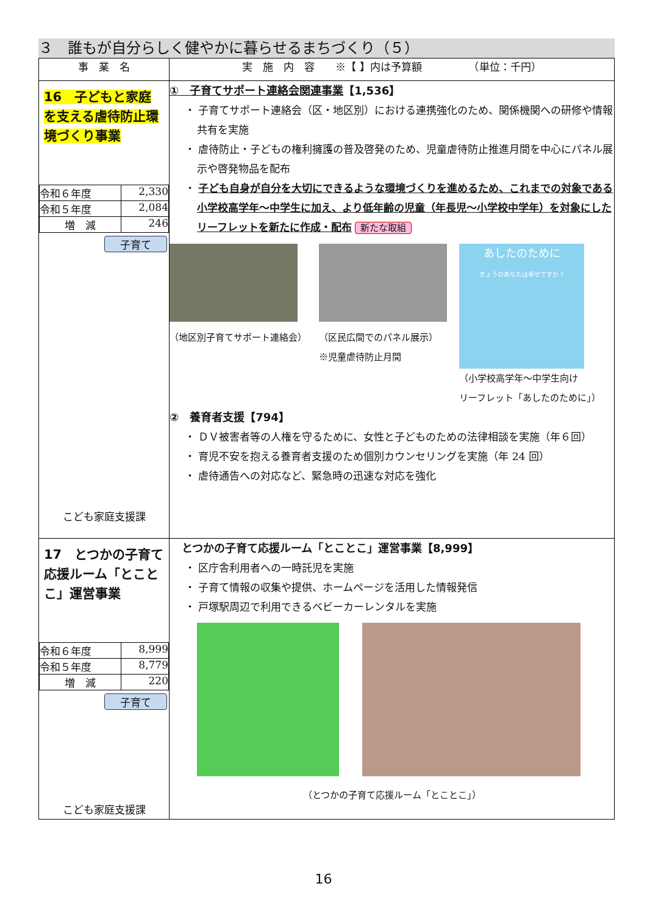３　誰もが自分らしく健やかに暮らせるまちづくり（５）
| 事 業 名 | 実 施 内 容 ※【 】内は予算額 （単位：千円） |
| --- | --- |
| 16 子どもと家庭を支える虐待防止環境づくり事業 / 令和６年度 / 2,330 / / 令和５年度 / 2,084 / / 増 減 / 246 / 子育て こども家庭支援課 | ① 子育てサポート連絡会関連事業 【1,536】 ・ 子育てサポート連絡会（区・地区別）における連携強化のため、関係機関への研修や情報共有を実施 ・ 虐待防止・子どもの権利擁護の普及啓発のため、児童虐待防止推進月間を中心にパネル展示や啓発物品を配布 ・ 子ども自身が自分を大切にできるような環境づくりを進めるため、これまでの対象である小学校高学年～中学生に加え、より低年齢の児童（年長児～小学校中学年）を対象にしたリーフレットを新たに作成・配布 新たな取組 （地区別子育てサポート連絡会） （区民広間でのパネル展示） ※児童虐待防止月間 あしたのために きょうのあなたは幸せですか？ （小学校高学年～中学生向け リーフレット「あしたのために」） ② 養育者支援【794】 ・ ＤＶ被害者等の人権を守るために、女性と子どものための法律相談を実施（年６回） ・ 育児不安を抱える養育者支援のため個別カウンセリングを実施（年 24 回） ・ 虐待通告への対応など、緊急時の迅速な対応を強化 |
| 17 とつかの子育て応援ルーム「とことこ」運営事業 / 令和６年度 / 8,999 / / 令和５年度 / 8,779 / / 増 減 / 220 / 子育て こども家庭支援課 | とつかの子育て応援ルーム「とことこ」運営事業【8,999】 ・ 区庁舎利用者への一時託児を実施 ・ 子育て情報の収集や提供、ホームページを活用した情報発信 ・ 戸塚駅周辺で利用できるベビーカーレンタルを実施 （とつかの子育て応援ルーム「とことこ」） |
16